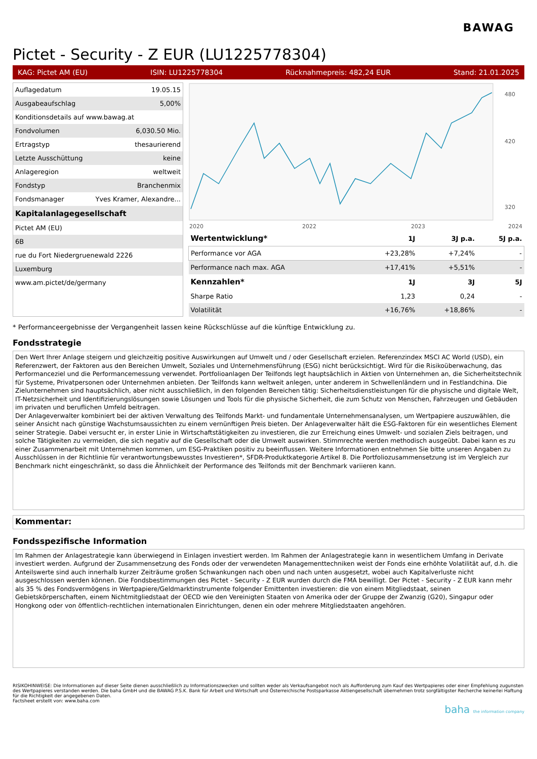BAWAG
Pictet - Security - Z EUR (LU1225778304)
KAG: Pictet AM (EU) ISIN: LU1225778304 Rücknahmepreis: 482,24 EUR Stand: 21.01.2025
| Auflagedatum | 19.05.15 |
| Ausgabeaufschlag | 5,00% |
| Konditionsdetails auf www.bawag.at | |
| Fondvolumen | 6,030.50 Mio. |
| Ertragstyp | thesaurierend |
| Letzte Ausschüttung | keine |
| Anlageregion | weltweit |
| Fondstyp | Branchenmix |
| Fondsmanager | Yves Kramer, Alexandre... |
| Kapitalanlagegesellschaft | |
| Pictet AM (EU) | |
| 6B | |
| rue du Fort Niedergruenewald 2226 | |
| Luxemburg | |
| www.am.pictet/de/germany | |
480
420
320
2020
2022
2023
2024
| Wertentwicklung* | 1J | 3J p.a. | 5J p.a. |
| --- | --- | --- | --- |
| Performance vor AGA | +23,28% | +7,24% | - |
| Performance nach max. AGA | +17,41% | +5,51% | - |
| Kennzahlen* | 1J | 3J | 5J |
| Sharpe Ratio | 1,23 | 0,24 | - |
| Volatilität | +16,76% | +18,86% | - |
* Performanceergebnisse der Vergangenheit lassen keine Rückschlüsse auf die künftige Entwicklung zu.
Fondsstrategie
Den Wert Ihrer Anlage steigern und gleichzeitig positive Auswirkungen auf Umwelt und / oder Gesellschaft erzielen. Referenzindex MSCI AC World (USD), ein Referenzwert, der Faktoren aus den Bereichen Umwelt, Soziales und Unternehmensführung (ESG) nicht berücksichtigt. Wird für die Risikoüberwachung, das Performanceziel und die Performancemessung verwendet. Portfolioanlagen Der Teilfonds legt hauptsächlich in Aktien von Unternehmen an, die Sicherheitstechnik für Systeme, Privatpersonen oder Unternehmen anbieten. Der Teilfonds kann weltweit anlegen, unter anderem in Schwellenländern und in Festlandchina. Die Zielunternehmen sind hauptsächlich, aber nicht ausschließlich, in den folgenden Bereichen tätig: Sicherheitsdienstleistungen für die physische und digitale Welt, IT-Netzsicherheit und Identifizierungslösungen sowie Lösungen und Tools für die physische Sicherheit, die zum Schutz von Menschen, Fahrzeugen und Gebäuden im privaten und beruflichen Umfeld beitragen.
Der Anlageverwalter kombiniert bei der aktiven Verwaltung des Teilfonds Markt- und fundamentale Unternehmensanalysen, um Wertpapiere auszuwählen, die seiner Ansicht nach günstige Wachstumsaussichten zu einem vernünftigen Preis bieten. Der Anlageverwalter hält die ESG-Faktoren für ein wesentliches Element seiner Strategie. Dabei versucht er, in erster Linie in Wirtschaftstätigkeiten zu investieren, die zur Erreichung eines Umwelt- und sozialen Ziels beitragen, und solche Tätigkeiten zu vermeiden, die sich negativ auf die Gesellschaft oder die Umwelt auswirken. Stimmrechte werden methodisch ausgeübt. Dabei kann es zu einer Zusammenarbeit mit Unternehmen kommen, um ESG-Praktiken positiv zu beeinflussen. Weitere Informationen entnehmen Sie bitte unseren Angaben zu Ausschlüssen in der Richtlinie für verantwortungsbewusstes Investieren*, SFDR-Produktkategorie Artikel 8. Die Portfoliozusammensetzung ist im Vergleich zur Benchmark nicht eingeschränkt, so dass die Ähnlichkeit der Performance des Teilfonds mit der Benchmark variieren kann.
Kommentar:
Fondsspezifische Information
Im Rahmen der Anlagestrategie kann überwiegend in Einlagen investiert werden. Im Rahmen der Anlagestrategie kann in wesentlichem Umfang in Derivate investiert werden. Aufgrund der Zusammensetzung des Fonds oder der verwendeten Managementtechniken weist der Fonds eine erhöhte Volatilität auf, d.h. die Anteilswerte sind auch innerhalb kurzer Zeiträume großen Schwankungen nach oben und nach unten ausgesetzt, wobei auch Kapitalverluste nicht ausgeschlossen werden können. Die Fondsbestimmungen des Pictet - Security - Z EUR wurden durch die FMA bewilligt. Der Pictet - Security - Z EUR kann mehr als 35 % des Fondsvermögens in Wertpapiere/Geldmarktinstrumente folgender Emittenten investieren: die von einem Mitgliedstaat, seinen Gebietskörperschaften, einem Nichtmitgliedstaat der OECD wie den Vereinigten Staaten von Amerika oder der Gruppe der Zwanzig (G20), Singapur oder Hongkong oder von öffentlich-rechtlichen internationalen Einrichtungen, denen ein oder mehrere Mitgliedstaaten angehören.
RISIKOHINWEISE: Die Informationen auf dieser Seite dienen ausschließlich zu Informationszwecken und sollten weder als Verkaufsangebot noch als Aufforderung zum Kauf des Wertpapieres oder einer Empfehlung zugunsten des Wertpapieres verstanden werden. Die baha GmbH und die BAWAG P.S.K. Bank für Arbeit und Wirtschaft und Österreichische Postsparkasse Aktiengesellschaft übernehmen trotz sorgfältigster Recherche keinerlei Haftung für die Richtigkeit der angegebenen Daten.
Factsheet erstellt von: www.baha.com
baha the information company